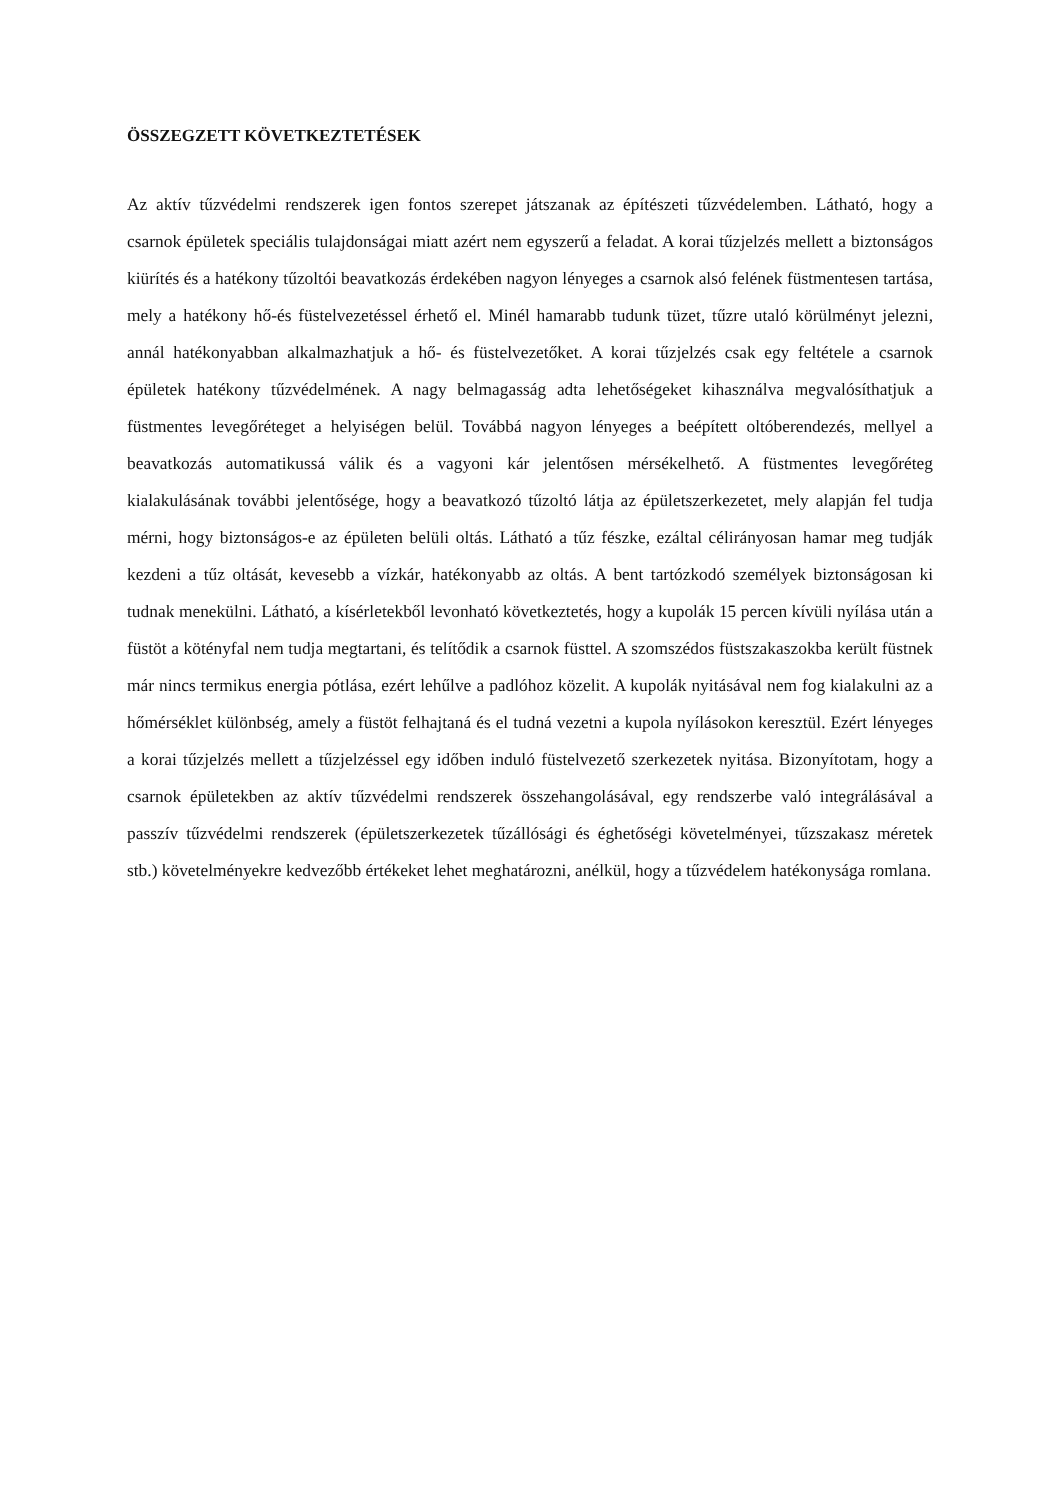ÖSSZEGZETT KÖVETKEZTETÉSEK
Az aktív tűzvédelmi rendszerek igen fontos szerepet játszanak az építészeti tűzvédelemben. Látható, hogy a csarnok épületek speciális tulajdonságai miatt azért nem egyszerű a feladat. A korai tűzjelzés mellett a biztonságos kiürítés és a hatékony tűzoltói beavatkozás érdekében nagyon lényeges a csarnok alsó felének füstmentesen tartása, mely a hatékony hő-és füstelvezetéssel érhető el. Minél hamarabb tudunk tüzet, tűzre utaló körülményt jelezni, annál hatékonyabban alkalmazhatjuk a hő- és füstelvezetőket. A korai tűzjelzés csak egy feltétele a csarnok épületek hatékony tűzvédelmének. A nagy belmagasság adta lehetőségeket kihasználva megvalósíthatjuk a füstmentes levegőréteget a helyiségen belül. Továbbá nagyon lényeges a beépített oltóberendezés, mellyel a beavatkozás automatikussá válik és a vagyoni kár jelentősen mérsékelhető. A füstmentes levegőréteg kialakulásának további jelentősége, hogy a beavatkozó tűzoltó látja az épületszerkezetet, mely alapján fel tudja mérni, hogy biztonságos-e az épületen belüli oltás. Látható a tűz fészke, ezáltal célirányosan hamar meg tudják kezdeni a tűz oltását, kevesebb a vízkár, hatékonyabb az oltás. A bent tartózkodó személyek biztonságosan ki tudnak menekülni. Látható, a kísérletekből levonható következtetés, hogy a kupolák 15 percen kívüli nyílása után a füstöt a kötényfal nem tudja megtartani, és telítődik a csarnok füsttel. A szomszédos füstszakaszokba került füstnek már nincs termikus energia pótlása, ezért lehűlve a padlóhoz közelit. A kupolák nyitásával nem fog kialakulni az a hőmérséklet különbség, amely a füstöt felhajtaná és el tudná vezetni a kupola nyílásokon keresztül. Ezért lényeges a korai tűzjelzés mellett a tűzjelzéssel egy időben induló füstelvezető szerkezetek nyitása. Bizonyítotam, hogy a csarnok épületekben az aktív tűzvédelmi rendszerek összehangolásával, egy rendszerbe való integrálásával a passzív tűzvédelmi rendszerek (épületszerkezetek tűzállósági és éghetőségi követelményei, tűzszakasz méretek stb.) követelményekre kedvezőbb értékeket lehet meghatározni, anélkül, hogy a tűzvédelem hatékonysága romlana.